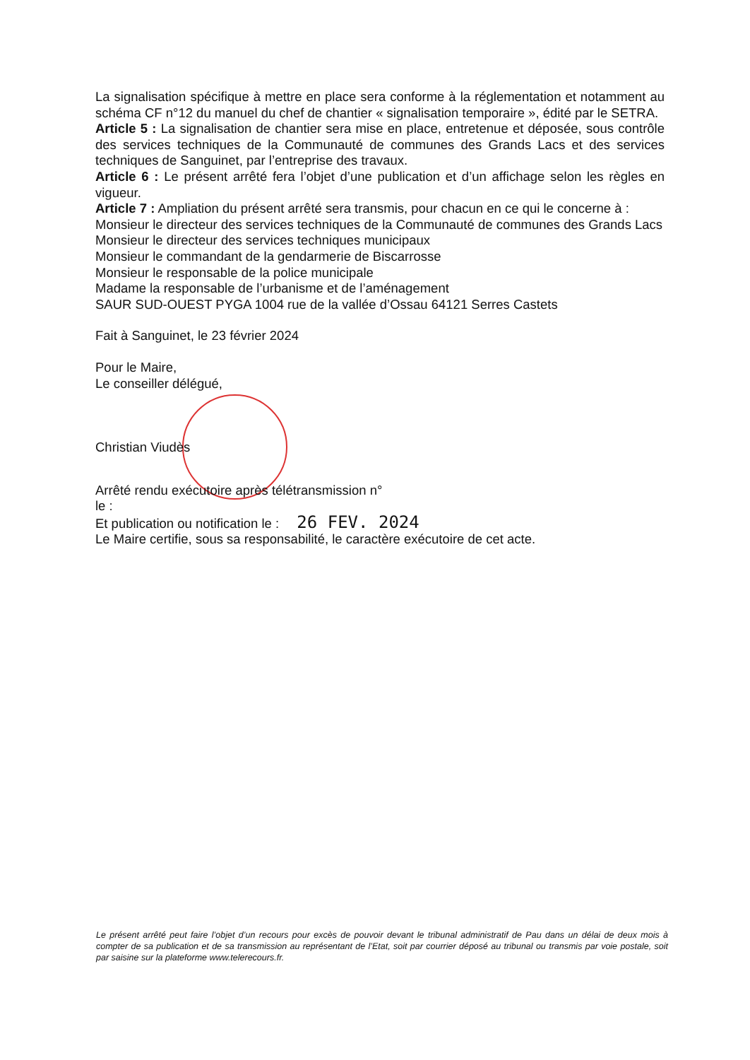La signalisation spécifique à mettre en place sera conforme à la réglementation et notamment au schéma CF n°12 du manuel du chef de chantier « signalisation temporaire », édité par le SETRA.
Article 5 : La signalisation de chantier sera mise en place, entretenue et déposée, sous contrôle des services techniques de la Communauté de communes des Grands Lacs et des services techniques de Sanguinet, par l’entreprise des travaux.
Article 6 : Le présent arrêté fera l’objet d’une publication et d’un affichage selon les règles en vigueur.
Article 7 : Ampliation du présent arrêté sera transmis, pour chacun en ce qui le concerne à :
Monsieur le directeur des services techniques de la Communauté de communes des Grands Lacs
Monsieur le directeur des services techniques municipaux
Monsieur le commandant de la gendarmerie de Biscarrosse
Monsieur le responsable de la police municipale
Madame la responsable de l’urbanisme et de l’aménagement
SAUR SUD-OUEST PYGA 1004 rue de la vallée d’Ossau 64121 Serres Castets
Fait à Sanguinet, le 23 février 2024
Pour le Maire,
Le conseiller délégué,
Christian Viudès
Arrêté rendu exécutoire après télétransmission n°
le :
Et publication ou notification le : 26 FEV. 2024
Le Maire certifie, sous sa responsabilité, le caractère exécutoire de cet acte.
Le présent arrêté peut faire l’objet d’un recours pour excès de pouvoir devant le tribunal administratif de Pau dans un délai de deux mois à compter de sa publication et de sa transmission au représentant de l’Etat, soit par courrier déposé au tribunal ou transmis par voie postale, soit par saisine sur la plateforme www.telerecours.fr.